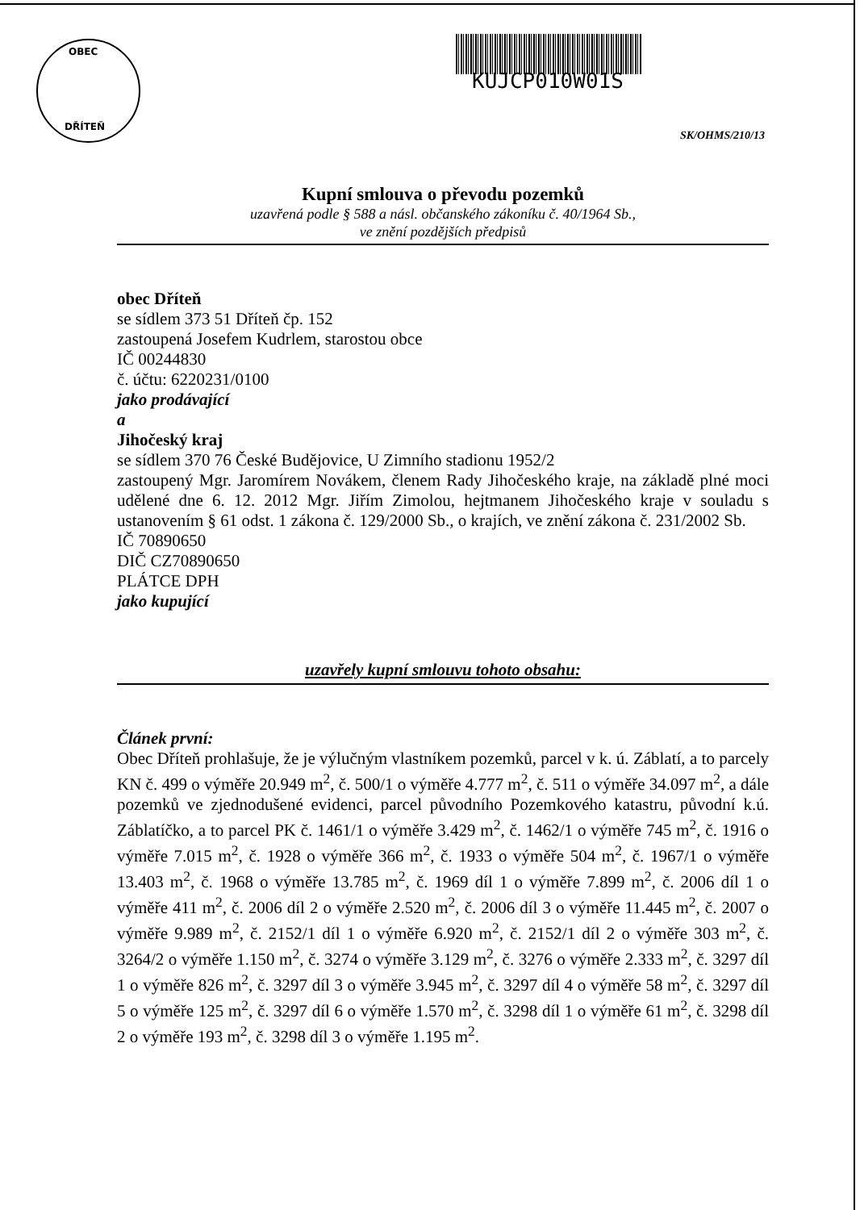OBEC
DŘÍTEŇ
KUJCP010W01S
SK/OHMS/210/13
Kupní smlouva o převodu pozemků
uzavřená podle § 588 a násl. občanského zákoníku č. 40/1964 Sb.,
ve znění pozdějších předpisů
obec Dříteň
se sídlem 373 51 Dříteň čp. 152
zastoupená Josefem Kudrlem, starostou obce
IČ 00244830
č. účtu: 6220231/0100
jako prodávající
a
Jihočeský kraj
se sídlem 370 76 České Budějovice, U Zimního stadionu 1952/2
zastoupený Mgr. Jaromírem Novákem, členem Rady Jihočeského kraje, na základě plné moci udělené dne 6. 12. 2012 Mgr. Jiřím Zimolou, hejtmanem Jihočeského kraje v souladu s ustanovením § 61 odst. 1 zákona č. 129/2000 Sb., o krajích, ve znění zákona č. 231/2002 Sb.
IČ 70890650
DIČ CZ70890650
PLÁTCE DPH
jako kupující
uzavřely kupní smlouvu tohoto obsahu:
Článek první:
Obec Dříteň prohlašuje, že je výlučným vlastníkem pozemků, parcel v k. ú. Záblatí, a to parcely KN č. 499 o výměře 20.949 m<sup>2</sup>, č. 500/1 o výměře 4.777 m<sup>2</sup>, č. 511 o výměře 34.097 m<sup>2</sup>, a dále pozemků ve zjednodušené evidenci, parcel původního Pozemkového katastru, původní k.ú. Záblatíčko, a to parcel PK č. 1461/1 o výměře 3.429 m<sup>2</sup>, č. 1462/1 o výměře 745 m<sup>2</sup>, č. 1916 o výměře 7.015 m<sup>2</sup>, č. 1928 o výměře 366 m<sup>2</sup>, č. 1933 o výměře 504 m<sup>2</sup>, č. 1967/1 o výměře 13.403 m<sup>2</sup>, č. 1968 o výměře 13.785 m<sup>2</sup>, č. 1969 díl 1 o výměře 7.899 m<sup>2</sup>, č. 2006 díl 1 o výměře 411 m<sup>2</sup>, č. 2006 díl 2 o výměře 2.520 m<sup>2</sup>, č. 2006 díl 3 o výměře 11.445 m<sup>2</sup>, č. 2007 o výměře 9.989 m<sup>2</sup>, č. 2152/1 díl 1 o výměře 6.920 m<sup>2</sup>, č. 2152/1 díl 2 o výměře 303 m<sup>2</sup>, č. 3264/2 o výměře 1.150 m<sup>2</sup>, č. 3274 o výměře 3.129 m<sup>2</sup>, č. 3276 o výměře 2.333 m<sup>2</sup>, č. 3297 díl 1 o výměře 826 m<sup>2</sup>, č. 3297 díl 3 o výměře 3.945 m<sup>2</sup>, č. 3297 díl 4 o výměře 58 m<sup>2</sup>, č. 3297 díl 5 o výměře 125 m<sup>2</sup>, č. 3297 díl 6 o výměře 1.570 m<sup>2</sup>, č. 3298 díl 1 o výměře 61 m<sup>2</sup>, č. 3298 díl 2 o výměře 193 m<sup>2</sup>, č. 3298 díl 3 o výměře 1.195 m<sup>2</sup>.